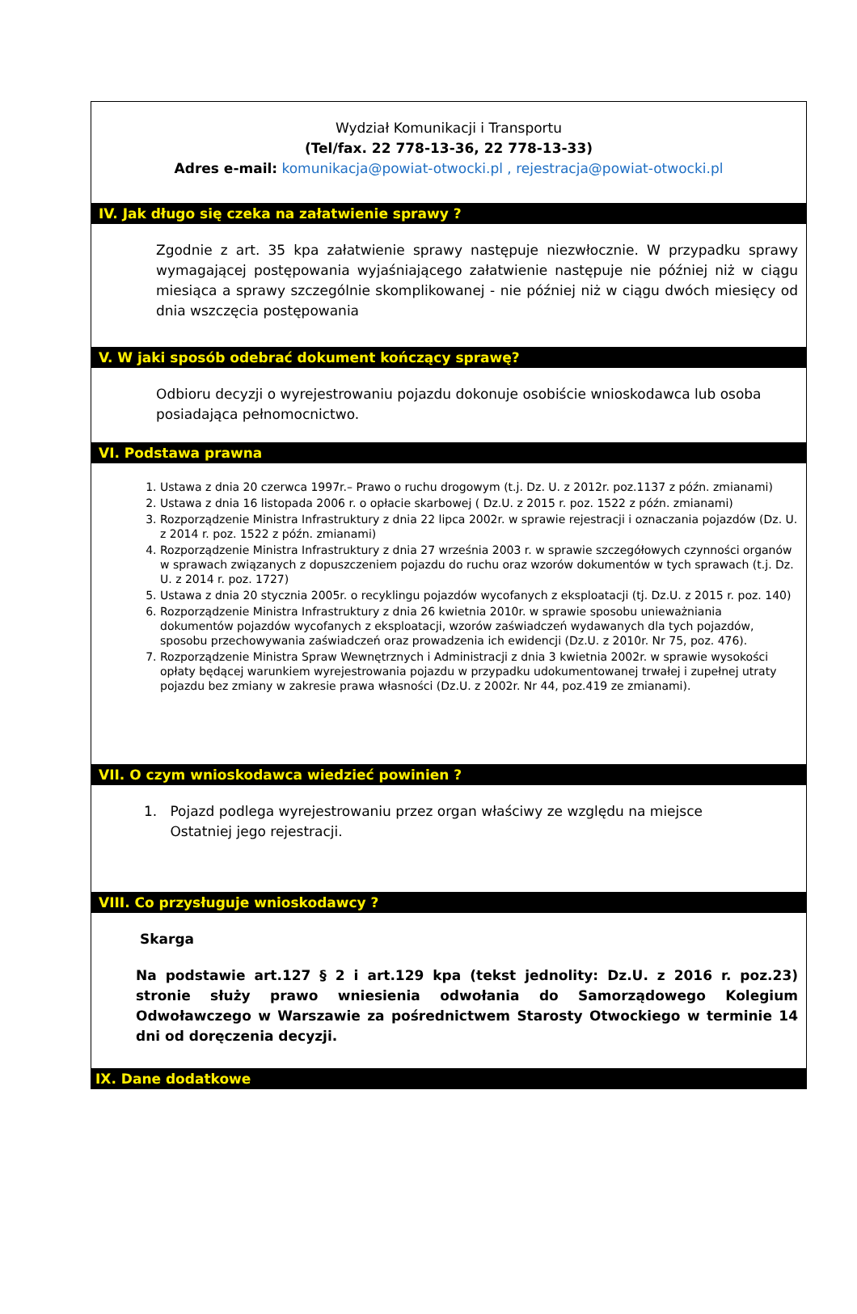Wydział Komunikacji i Transportu
(Tel/fax. 22 778-13-36, 22 778-13-33)
Adres e-mail: komunikacja@powiat-otwocki.pl , rejestracja@powiat-otwocki.pl
IV. Jak długo się czeka na załatwienie sprawy ?
Zgodnie z art. 35 kpa załatwienie sprawy następuje niezwłocznie. W przypadku sprawy wymagającej postępowania wyjaśniającego załatwienie następuje nie później niż w ciągu miesiąca a sprawy szczególnie skomplikowanej - nie później niż w ciągu dwóch miesięcy od dnia wszczęcia postępowania
V. W jaki sposób odebrać dokument kończący sprawę?
Odbioru decyzji o wyrejestrowaniu pojazdu dokonuje osobiście wnioskodawca lub osoba posiadająca pełnomocnictwo.
VI. Podstawa prawna
1. Ustawa z dnia 20 czerwca 1997r.– Prawo o ruchu drogowym (t.j. Dz. U. z 2012r. poz.1137 z późn. zmianami)
2. Ustawa z dnia 16 listopada 2006 r. o opłacie skarbowej ( Dz.U. z 2015 r. poz. 1522 z późn. zmianami)
3. Rozporządzenie Ministra Infrastruktury z dnia 22 lipca 2002r. w sprawie rejestracji i oznaczania pojazdów (Dz. U. z 2014 r. poz. 1522 z późn. zmianami)
4. Rozporządzenie Ministra Infrastruktury z dnia 27 września 2003 r. w sprawie szczegółowych czynności organów w sprawach związanych z dopuszczeniem pojazdu do ruchu oraz wzorów dokumentów w tych sprawach (t.j. Dz. U. z 2014 r. poz. 1727)
5. Ustawa z dnia 20 stycznia 2005r. o recyklingu pojazdów wycofanych z eksploatacji (tj. Dz.U. z 2015 r. poz. 140)
6. Rozporządzenie Ministra Infrastruktury z dnia 26 kwietnia 2010r. w sprawie sposobu unieważniania dokumentów pojazdów wycofanych z eksploatacji, wzorów zaświadczeń wydawanych dla tych pojazdów, sposobu przechowywania zaświadczeń oraz prowadzenia ich ewidencji (Dz.U. z 2010r. Nr 75, poz. 476).
7. Rozporządzenie Ministra Spraw Wewnętrznych i Administracji z dnia 3 kwietnia 2002r. w sprawie wysokości opłaty będącej warunkiem wyrejestrowania pojazdu w przypadku udokumentowanej trwałej i zupełnej utraty pojazdu bez zmiany w zakresie prawa własności (Dz.U. z 2002r. Nr 44, poz.419 ze zmianami).
VII. O czym wnioskodawca wiedzieć powinien ?
1. Pojazd podlega wyrejestrowaniu przez organ właściwy ze względu na miejsce
Ostatniej jego rejestracji.
VIII. Co przysługuje wnioskodawcy ?
Skarga
Na podstawie art.127 § 2 i art.129 kpa (tekst jednolity: Dz.U. z 2016 r. poz.23) stronie służy prawo wniesienia odwołania do Samorządowego Kolegium Odwoławczego w Warszawie za pośrednictwem Starosty Otwockiego w terminie 14 dni od doręczenia decyzji.
IX. Dane dodatkowe